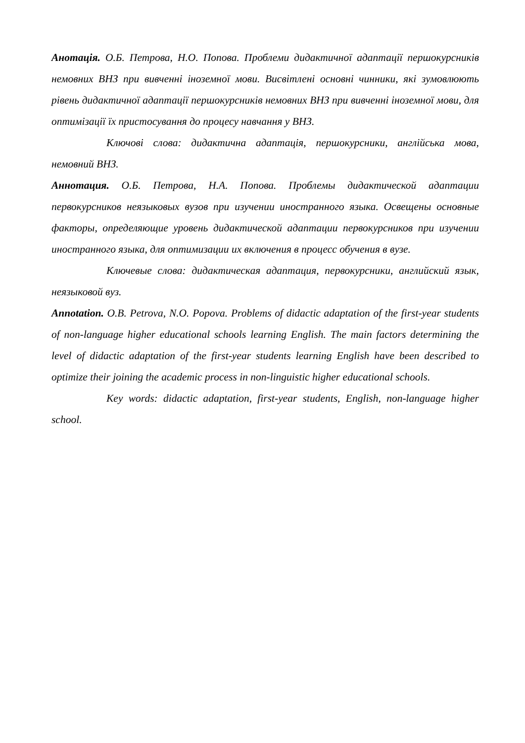Анотація. О.Б. Петрова, Н.О. Попова. Проблеми дидактичної адаптації першокурсників немовних ВНЗ при вивченні іноземної мови. Висвітлені основні чинники, які зумовлюють рівень дидактичної адаптації першокурсників немовних ВНЗ при вивченні іноземної мови, для оптимізації їх пристосування до процесу навчання у ВНЗ.
Ключові слова: дидактична адаптація, першокурсники, англійська мова, немовний ВНЗ.
Аннотация. О.Б. Петрова, Н.А. Попова. Проблемы дидактической адаптации первокурсников неязыковых вузов при изучении иностранного языка. Освещены основные факторы, определяющие уровень дидактической адаптации первокурсников при изучении иностранного языка, для оптимизации их включения в процесс обучения в вузе.
Ключевые слова: дидактическая адаптация, первокурсники, английский язык, неязыковой вуз.
Annotation. O.B. Petrova, N.O. Popova. Problems of didactic adaptation of the first-year students of non-language higher educational schools learning English. The main factors determining the level of didactic adaptation of the first-year students learning English have been described to optimize their joining the academic process in non-linguistic higher educational schools.
Key words: didactic adaptation, first-year students, English, non-language higher school.